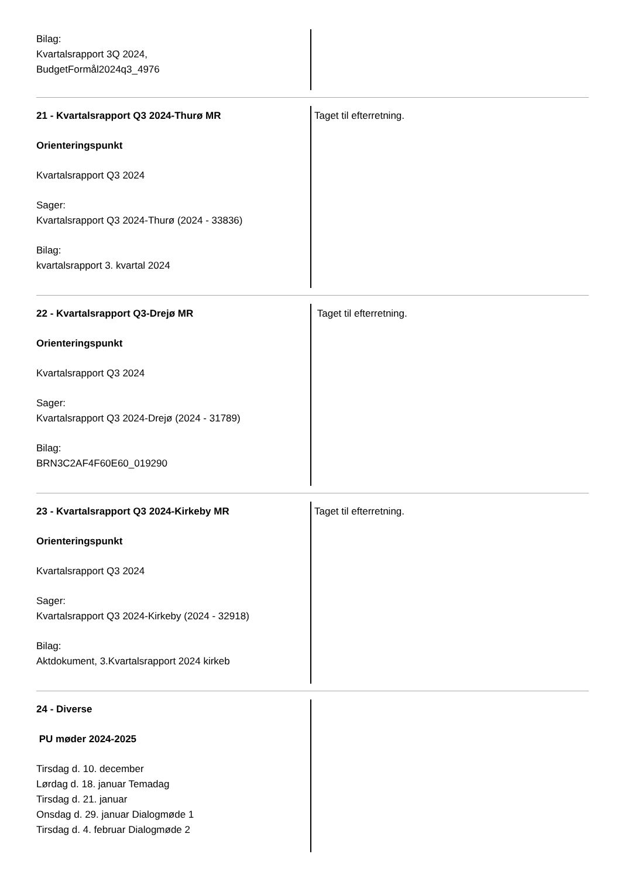Bilag:
Kvartalsrapport 3Q 2024,
BudgetFormål2024q3_4976
21 - Kvartalsrapport Q3 2024-Thurø MR
Orienteringspunkt
Kvartalsrapport Q3 2024
Sager:
Kvartalsrapport Q3 2024-Thurø (2024 - 33836)
Bilag:
kvartalsrapport 3. kvartal 2024
Taget til efterretning.
22 - Kvartalsrapport Q3-Drejø MR
Orienteringspunkt
Kvartalsrapport Q3 2024
Sager:
Kvartalsrapport Q3 2024-Drejø (2024 - 31789)
Bilag:
BRN3C2AF4F60E60_019290
Taget til efterretning.
23 - Kvartalsrapport Q3 2024-Kirkeby MR
Orienteringspunkt
Kvartalsrapport Q3 2024
Sager:
Kvartalsrapport Q3 2024-Kirkeby (2024 - 32918)
Bilag:
Aktdokument, 3.Kvartalsrapport 2024 kirkeb
Taget til efterretning.
24 - Diverse
PU møder 2024-2025
Tirsdag d. 10. december
Lørdag d. 18. januar Temadag
Tirsdag d. 21. januar
Onsdag d. 29. januar Dialogmøde 1
Tirsdag d. 4. februar Dialogmøde 2